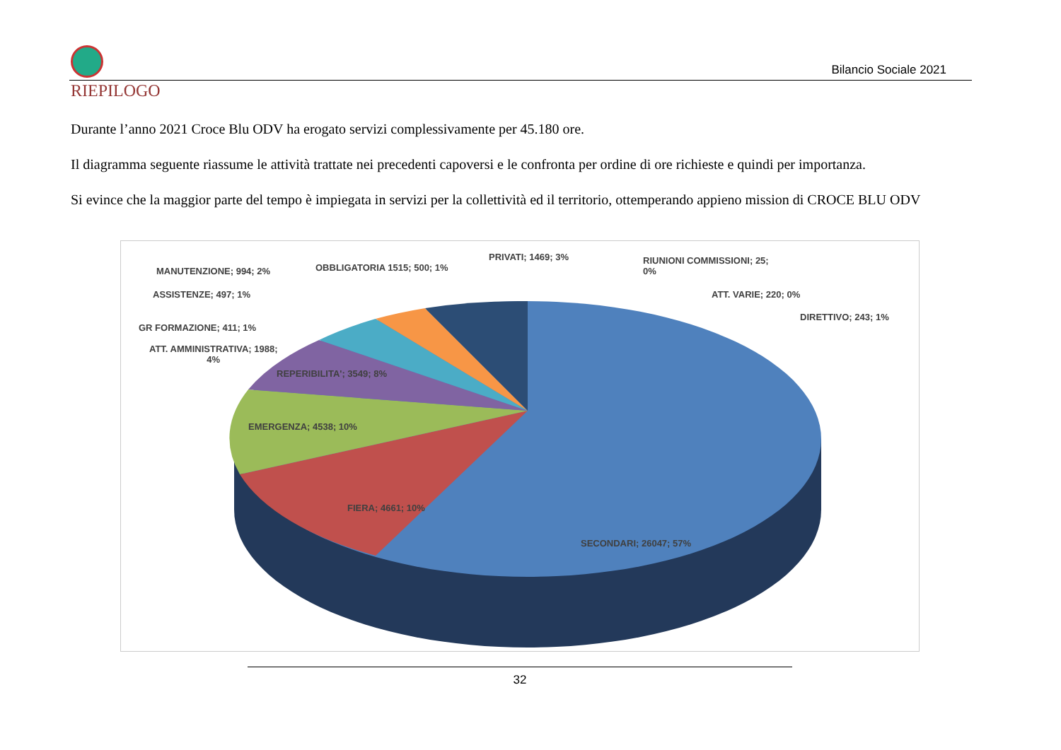Bilancio Sociale 2021
RIEPILOGO
Durante l’anno 2021 Croce Blu ODV ha erogato servizi complessivamente per 45.180 ore.
Il diagramma seguente riassume le attività trattate nei precedenti capoversi e le confronta per ordine di ore richieste e quindi per importanza.
Si evince che la maggior parte del tempo è impiegata in servizi per la collettività ed il territorio, ottemperando appieno mission di CROCE BLU ODV
MANUTENZIONE; 994; 2% OBBLIGATORIA 1515; 500; 1%
PRIVATI; 1469; 3%
RIUNIONI COMMISSIONI; 25;
0%
ASSISTENZE; 497; 1% ATT. VARIE; 220; 0%
DIRETTIVO; 243; 1%
GR FORMAZIONE; 411; 1%
ATT. AMMINISTRATIVA; 1988;
4%
REPERIBILITA'; 3549; 8%
EMERGENZA; 4538; 10%
FIERA; 4661; 10%
SECONDARI; 26047; 57%
32